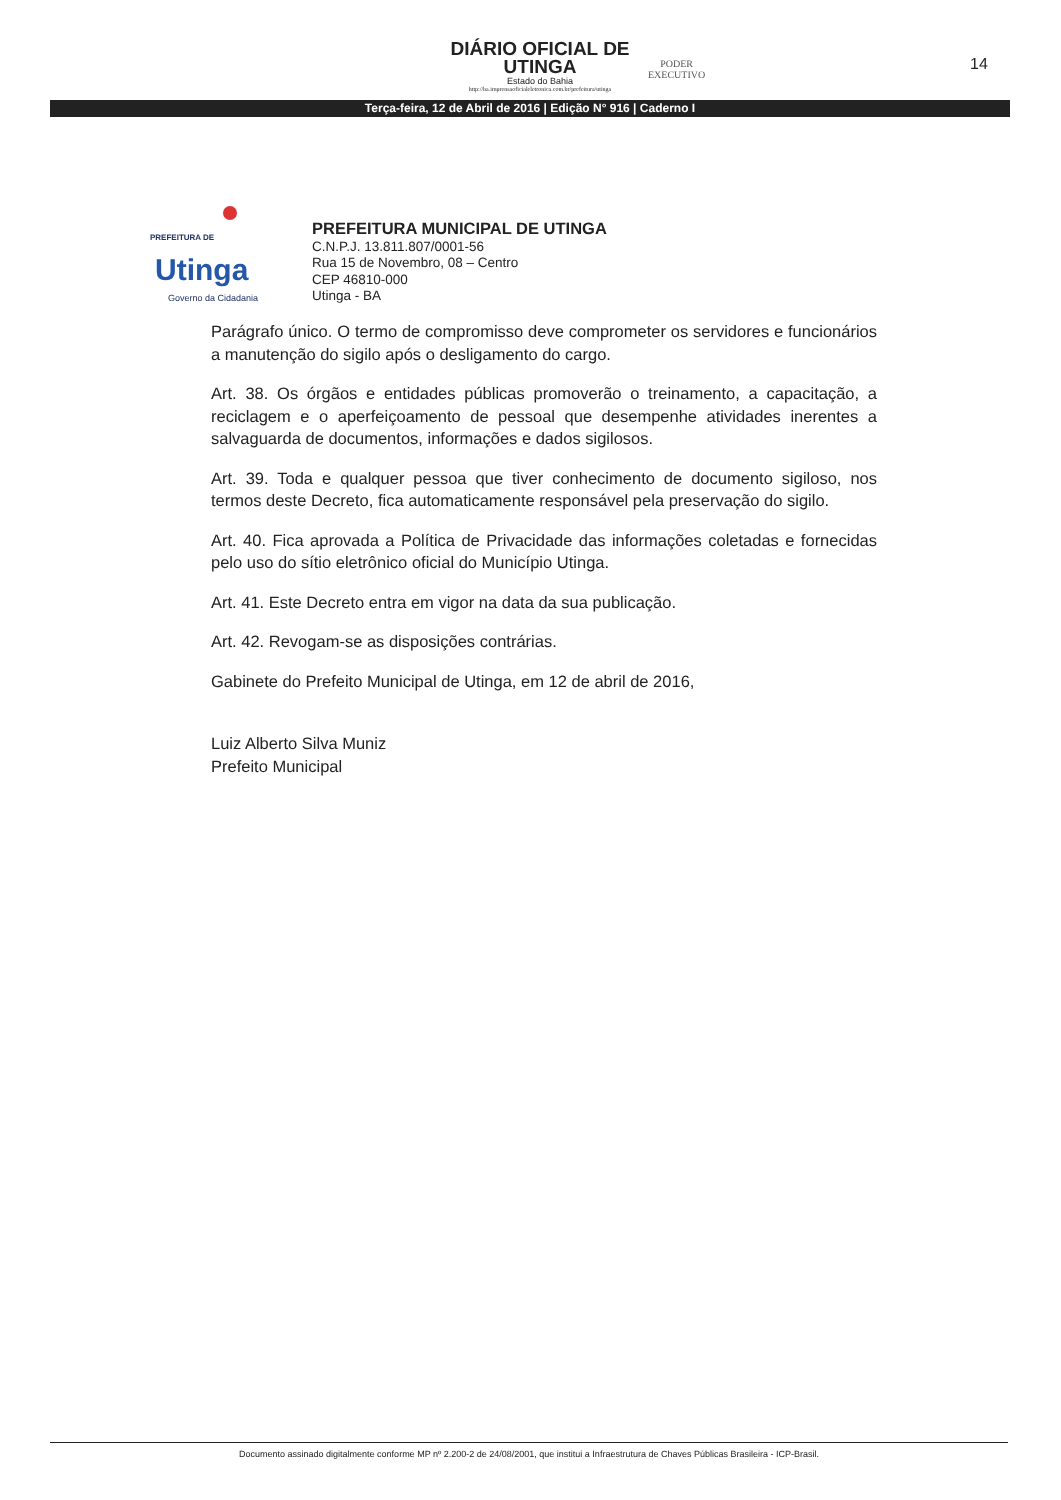DIÁRIO OFICIAL DE
UTINGA
Estado do Bahia
http://ba.imprensaoficialeletronica.com.br/prefeitura/utinga
PODER
EXECUTIVO
14
Terça-feira, 12 de Abril de 2016 | Edição N° 916 | Caderno I
PREFEITURA DE
Utinga
Governo da Cidadania
PREFEITURA MUNICIPAL DE UTINGA
C.N.P.J. 13.811.807/0001-56
Rua 15 de Novembro, 08 – Centro
CEP 46810-000
Utinga - BA
Parágrafo único. O termo de compromisso deve comprometer os servidores e funcionários a manutenção do sigilo após o desligamento do cargo.
Art. 38. Os órgãos e entidades públicas promoverão o treinamento, a capacitação, a reciclagem e o aperfeiçoamento de pessoal que desempenhe atividades inerentes a salvaguarda de documentos, informações e dados sigilosos.
Art. 39. Toda e qualquer pessoa que tiver conhecimento de documento sigiloso, nos termos deste Decreto, fica automaticamente responsável pela preservação do sigilo.
Art. 40. Fica aprovada a Política de Privacidade das informações coletadas e fornecidas pelo uso do sítio eletrônico oficial do Município Utinga.
Art. 41. Este Decreto entra em vigor na data da sua publicação.
Art. 42. Revogam-se as disposições contrárias.
Gabinete do Prefeito Municipal de Utinga, em 12 de abril de 2016,
Luiz Alberto Silva Muniz
Prefeito Municipal
Documento assinado digitalmente conforme MP nº 2.200-2 de 24/08/2001, que institui a Infraestrutura de Chaves Públicas Brasileira - ICP-Brasil.